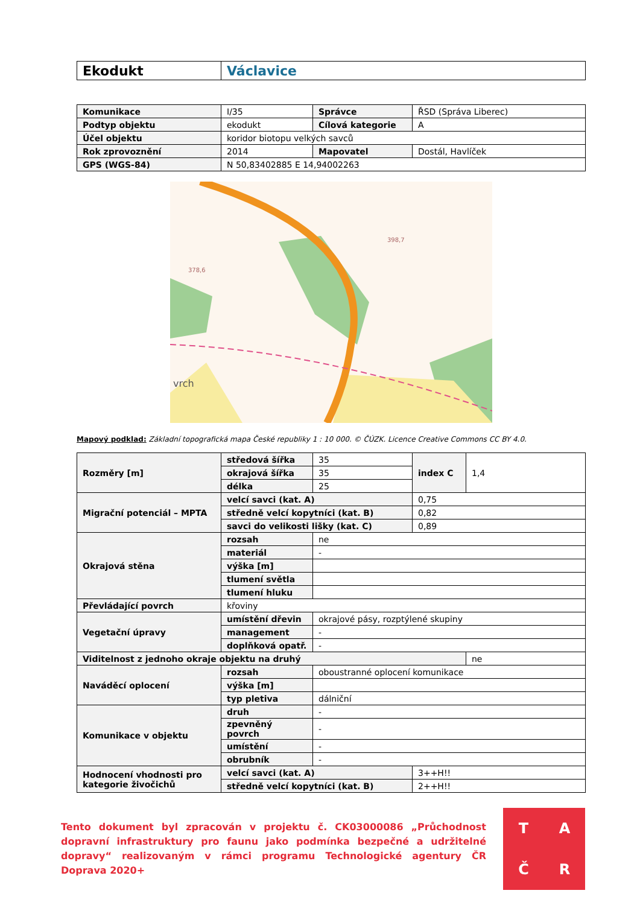| Ekodukt | Václavice |
| Komunikace | I/35 | Správce | ŘSD (Správa Liberec) | |
| Podtyp objektu | ekodukt | Cílová kategorie | | A |
| Účel objektu | koridor biotopu velkých savců | | | |
| Rok zprovoznění | 2014 | Mapovatel | Dostál, Havlíček | |
| GPS (WGS-84) | N 50,83402885 E 14,94002263 | | | |
398,7
378,6
vrch
Mapový podklad: Základní topografická mapa České republiky 1 : 10 000. © ČÚZK. Licence Creative Commons CC BY 4.0.
| Rozměry [m] | středová šířka | 35 | index C | 1,4 |
| | okrajová šířka | 35 | | |
| | délka | 25 | | |
| Migrační potenciál – MPTA | velcí savci (kat. A) | | 0,75 | |
| | středně velcí kopytníci (kat. B) | | 0,82 | |
| | savci do velikosti lišky (kat. C) | | 0,89 | |
| Okrajová stěna | rozsah | ne | | |
| | materiál | - | | |
| | výška [m] | | | |
| | tlumení světla | | | |
| | tlumení hluku | | | |
| Převládající povrch | křoviny | | | |
| Vegetační úpravy | umístění dřevin | okrajové pásy, rozptýlené skupiny | | |
| | management | - | | |
| | doplňková opatř. | - | | |
| Viditelnost z jednoho okraje objektu na druhý | | | | ne |
| Naváděcí oplocení | rozsah | oboustranné oplocení komunikace | | |
| | výška [m] | | | |
| | typ pletiva | dálniční | | |
| Komunikace v objektu | druh | - | | |
| | zpevněný povrch | - | | |
| | umístění | - | | |
| | obrubník | - | | |
| Hodnocení vhodnosti pro kategorie živočichů | velcí savci (kat. A) | | 3++H!! | |
| | středně velcí kopytníci (kat. B) | | 2++H!! | |
Tento dokument byl zpracován v projektu č. CK03000086 „Průchodnost dopravní infrastruktury pro faunu jako podmínka bezpečné a udržitelné dopravy“ realizovaným v rámci programu Technologické agentury ČR Doprava 2020+
TAČR